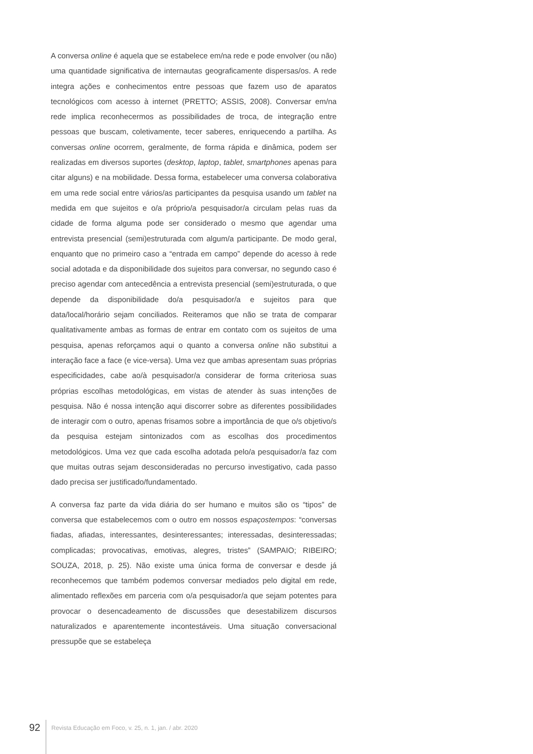A conversa online é aquela que se estabelece em/na rede e pode envolver (ou não) uma quantidade significativa de internautas geograficamente dispersas/os. A rede integra ações e conhecimentos entre pessoas que fazem uso de aparatos tecnológicos com acesso à internet (PRETTO; ASSIS, 2008). Conversar em/na rede implica reconhecermos as possibilidades de troca, de integração entre pessoas que buscam, coletivamente, tecer saberes, enriquecendo a partilha. As conversas online ocorrem, geralmente, de forma rápida e dinâmica, podem ser realizadas em diversos suportes (desktop, laptop, tablet, smartphones apenas para citar alguns) e na mobilidade. Dessa forma, estabelecer uma conversa colaborativa em uma rede social entre vários/as participantes da pesquisa usando um tablet na medida em que sujeitos e o/a próprio/a pesquisador/a circulam pelas ruas da cidade de forma alguma pode ser considerado o mesmo que agendar uma entrevista presencial (semi)estruturada com algum/a participante. De modo geral, enquanto que no primeiro caso a “entrada em campo” depende do acesso à rede social adotada e da disponibilidade dos sujeitos para conversar, no segundo caso é preciso agendar com antecedência a entrevista presencial (semi)estruturada, o que depende da disponibilidade do/a pesquisador/a e sujeitos para que data/local/horário sejam conciliados. Reiteramos que não se trata de comparar qualitativamente ambas as formas de entrar em contato com os sujeitos de uma pesquisa, apenas reforçamos aqui o quanto a conversa online não substitui a interação face a face (e vice-versa). Uma vez que ambas apresentam suas próprias especificidades, cabe ao/à pesquisador/a considerar de forma criteriosa suas próprias escolhas metodológicas, em vistas de atender às suas intenções de pesquisa. Não é nossa intenção aqui discorrer sobre as diferentes possibilidades de interagir com o outro, apenas frisamos sobre a importância de que o/s objetivo/s da pesquisa estejam sintonizados com as escolhas dos procedimentos metodológicos. Uma vez que cada escolha adotada pelo/a pesquisador/a faz com que muitas outras sejam desconsideradas no percurso investigativo, cada passo dado precisa ser justificado/fundamentado.
A conversa faz parte da vida diária do ser humano e muitos são os “tipos” de conversa que estabelecemos com o outro em nossos espaçostempos: “conversas fiadas, afiadas, interessantes, desinteressantes; interessadas, desinteressadas; complicadas; provocativas, emotivas, alegres, tristes” (SAMPAIO; RIBEIRO; SOUZA, 2018, p. 25). Não existe uma única forma de conversar e desde já reconhecemos que também podemos conversar mediados pelo digital em rede, alimentado reflexões em parceria com o/a pesquisador/a que sejam potentes para provocar o desencadeamento de discussões que desestabilizem discursos naturalizados e aparentemente incontestáveis. Uma situação conversacional pressupõe que se estabeleça
92 Revista Educação em Foco, v. 25, n. 1, jan. / abr. 2020